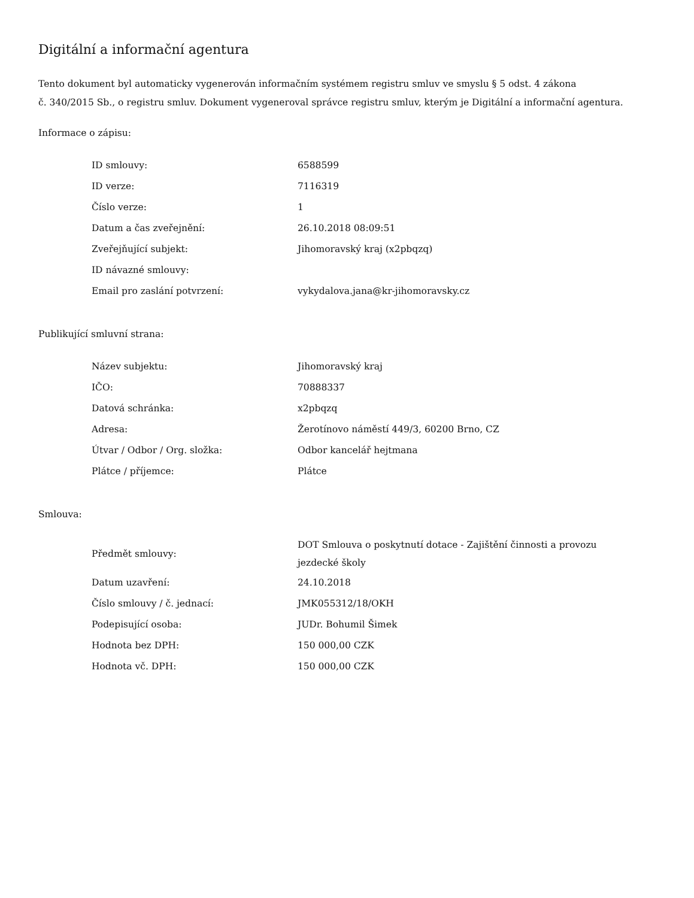Digitální a informační agentura
Tento dokument byl automaticky vygenerován informačním systémem registru smluv ve smyslu § 5 odst. 4 zákona
č. 340/2015 Sb., o registru smluv. Dokument vygeneroval správce registru smluv, kterým je Digitální a informační agentura.
Informace o zápisu:
| ID smlouvy: | 6588599 |
| ID verze: | 7116319 |
| Číslo verze: | 1 |
| Datum a čas zveřejnění: | 26.10.2018 08:09:51 |
| Zveřejňující subjekt: | Jihomoravský kraj (x2pbqzq) |
| ID návazné smlouvy: | |
| Email pro zaslání potvrzení: | vykydalova.jana@kr-jihomoravsky.cz |
Publikující smluvní strana:
| Název subjektu: | Jihomoravský kraj |
| IČO: | 70888337 |
| Datová schránka: | x2pbqzq |
| Adresa: | Žerotínovo náměstí 449/3, 60200 Brno, CZ |
| Útvar / Odbor / Org. složka: | Odbor kancelář hejtmana |
| Plátce / příjemce: | Plátce |
Smlouva:
| Předmět smlouvy: | DOT Smlouva o poskytnutí dotace - Zajištění činnosti a provozu jezdecké školy |
| Datum uzavření: | 24.10.2018 |
| Číslo smlouvy / č. jednací: | JMK055312/18/OKH |
| Podepisující osoba: | JUDr. Bohumil Šimek |
| Hodnota bez DPH: | 150 000,00 CZK |
| Hodnota vč. DPH: | 150 000,00 CZK |